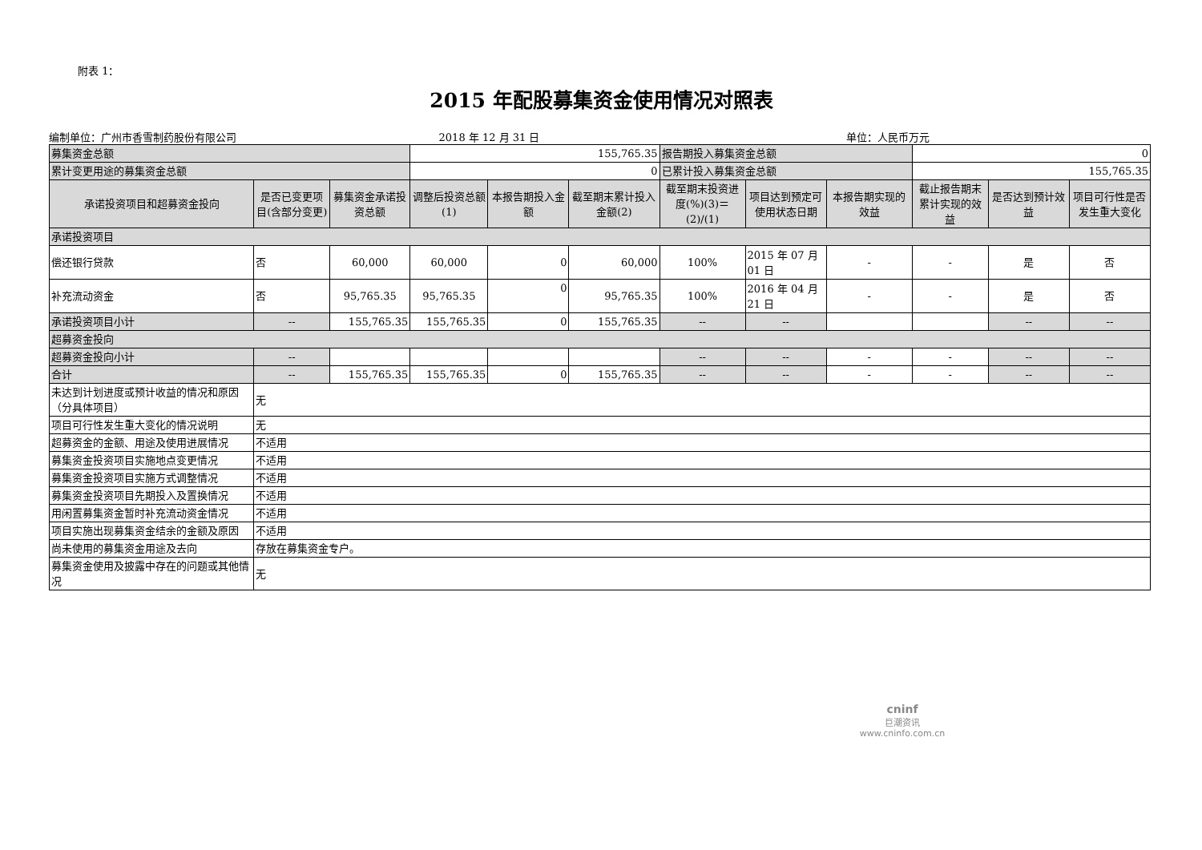附表 1：
2015 年配股募集资金使用情况对照表
编制单位：广州市香雪制药股份有限公司 2018 年 12 月 31 日 单位：人民币万元
| 募集资金总额 | | | 155,765.35 | | | 报告期投入募集资金总额 | | | 0 | | |
| 累计变更用途的募集资金总额 | | | 0 | | | 已累计投入募集资金总额 | | | 155,765.35 | | |
| 承诺投资项目和超募资金投向 | 是否已变更项目(含部分变更) | 募集资金承诺投资总额 | 调整后投资总额(1) | 本报告期投入金额 | 截至期末累计投入金额(2) | 截至期末投资进度(%)(3)＝(2)/(1) | 项目达到预定可使用状态日期 | 本报告期实现的效益 | 截止报告期末累计实现的效益 | 是否达到预计效益 | 项目可行性是否发生重大变化 |
| 承诺投资项目 | | | | | | | | | | | |
| 偿还银行贷款 | 否 | 60,000 | 60,000 | 0 | 60,000 | 100% | 2015 年 07 月 01 日 | - | - | 是 | 否 |
| 补充流动资金 | 否 | 95,765.35 | 95,765.35 | 0 | 95,765.35 | 100% | 2016 年 04 月 21 日 | - | - | 是 | 否 |
| 承诺投资项目小计 | -- | 155,765.35 | 155,765.35 | 0 | 155,765.35 | -- | -- | | | -- | -- |
| 超募资金投向 | | | | | | | | | | | |
| 超募资金投向小计 | -- | | | | | -- | -- | - | - | -- | -- |
| 合计 | -- | 155,765.35 | 155,765.35 | 0 | 155,765.35 | -- | -- | - | - | -- | -- |
| 未达到计划进度或预计收益的情况和原因（分具体项目） | 无 | | | | | | | | | | |
| 项目可行性发生重大变化的情况说明 | 无 | | | | | | | | | | |
| 超募资金的金额、用途及使用进展情况 | 不适用 | | | | | | | | | | |
| 募集资金投资项目实施地点变更情况 | 不适用 | | | | | | | | | | |
| 募集资金投资项目实施方式调整情况 | 不适用 | | | | | | | | | | |
| 募集资金投资项目先期投入及置换情况 | 不适用 | | | | | | | | | | |
| 用闲置募集资金暂时补充流动资金情况 | 不适用 | | | | | | | | | | |
| 项目实施出现募集资金结余的金额及原因 | 不适用 | | | | | | | | | | |
| 尚未使用的募集资金用途及去向 | 存放在募集资金专户。 | | | | | | | | | | |
| 募集资金使用及披露中存在的问题或其他情况 | 无 | | | | | | | | | | |
cninf
巨潮资讯
www.cninfo.com.cn